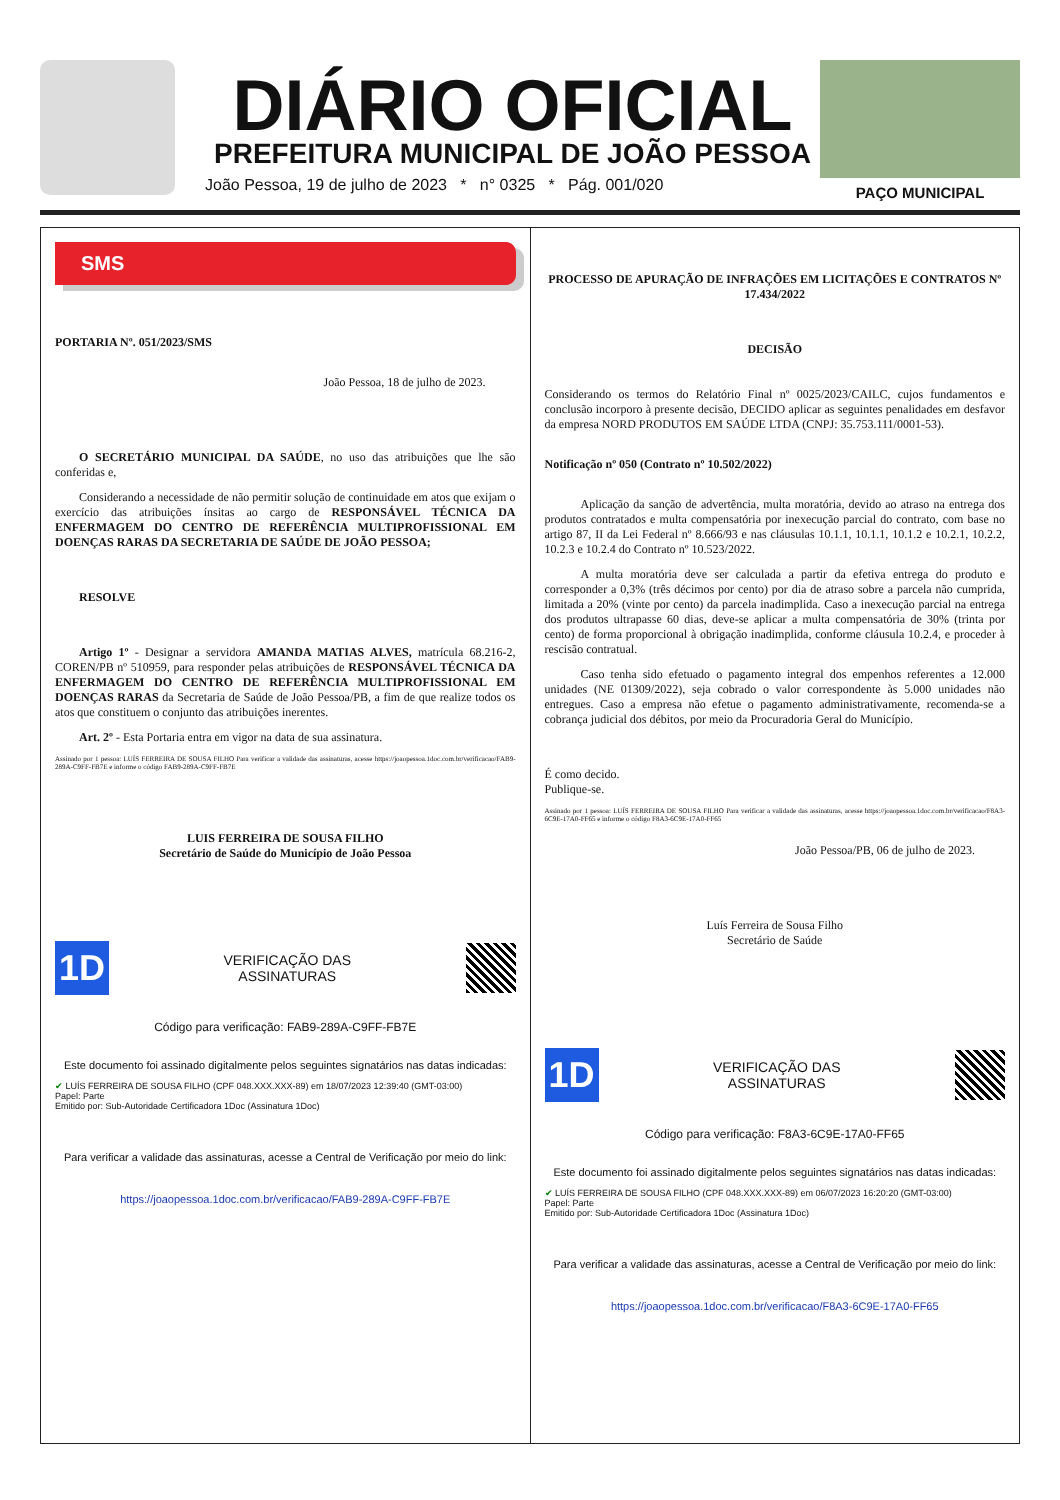DIÁRIO OFICIAL
PREFEITURA MUNICIPAL DE JOÃO PESSOA
João Pessoa, 19 de julho de 2023 * n° 0325 * Pág. 001/020
PAÇO MUNICIPAL
SMS
PORTARIA Nº. 051/2023/SMS
João Pessoa, 18 de julho de 2023.
  O SECRETÁRIO MUNICIPAL DA SAÚDE, no uso das atribuições que lhe são conferidas e,
  Considerando a necessidade de não permitir solução de continuidade em atos que exijam o exercício das atribuições ínsitas ao cargo de RESPONSÁVEL TÉCNICA DA ENFERMAGEM DO CENTRO DE REFERÊNCIA MULTIPROFISSIONAL EM DOENÇAS RARAS DA SECRETARIA DE SAÚDE DE JOÃO PESSOA;
  RESOLVE
  Artigo 1º - Designar a servidora AMANDA MATIAS ALVES, matrícula 68.216-2, COREN/PB nº 510959, para responder pelas atribuições de RESPONSÁVEL TÉCNICA DA ENFERMAGEM DO CENTRO DE REFERÊNCIA MULTIPROFISSIONAL EM DOENÇAS RARAS da Secretaria de Saúde de João Pessoa/PB, a fim de que realize todos os atos que constituem o conjunto das atribuições inerentes.
  Art. 2º - Esta Portaria entra em vigor na data de sua assinatura.
Assinado por 1 pessoa: LUÍS FERREIRA DE SOUSA FILHO Para verificar a validade das assinaturas, acesse https://joaopessoa.1doc.com.br/verificacao/FAB9-289A-C9FF-FB7E e informe o código FAB9-289A-C9FF-FB7E
LUIS FERREIRA DE SOUSA FILHO
Secretário de Saúde do Município de João Pessoa
1D
VERIFICAÇÃO DAS
ASSINATURAS
Código para verificação: FAB9-289A-C9FF-FB7E
Este documento foi assinado digitalmente pelos seguintes signatários nas datas indicadas:
✔ LUÍS FERREIRA DE SOUSA FILHO (CPF 048.XXX.XXX-89) em 18/07/2023 12:39:40 (GMT-03:00)
Papel: Parte
Emitido por: Sub-Autoridade Certificadora 1Doc (Assinatura 1Doc)
Para verificar a validade das assinaturas, acesse a Central de Verificação por meio do link:
https://joaopessoa.1doc.com.br/verificacao/FAB9-289A-C9FF-FB7E
PROCESSO DE APURAÇÃO DE INFRAÇÕES EM LICITAÇÕES E CONTRATOS Nº 17.434/2022
DECISÃO
Considerando os termos do Relatório Final nº 0025/2023/CAILC, cujos fundamentos e conclusão incorporo à presente decisão, DECIDO aplicar as seguintes penalidades em desfavor da empresa NORD PRODUTOS EM SAÚDE LTDA (CNPJ: 35.753.111/0001-53).
Notificação nº 050 (Contrato nº 10.502/2022)
   Aplicação da sanção de advertência, multa moratória, devido ao atraso na entrega dos produtos contratados e multa compensatória por inexecução parcial do contrato, com base no artigo 87, II da Lei Federal nº 8.666/93 e nas cláusulas 10.1.1, 10.1.1, 10.1.2 e 10.2.1, 10.2.2, 10.2.3 e 10.2.4 do Contrato nº 10.523/2022.
   A multa moratória deve ser calculada a partir da efetiva entrega do produto e corresponder a 0,3% (três décimos por cento) por dia de atraso sobre a parcela não cumprida, limitada a 20% (vinte por cento) da parcela inadimplida. Caso a inexecução parcial na entrega dos produtos ultrapasse 60 dias, deve-se aplicar a multa compensatória de 30% (trinta por cento) de forma proporcional à obrigação inadimplida, conforme cláusula 10.2.4, e proceder à rescisão contratual.
   Caso tenha sido efetuado o pagamento integral dos empenhos referentes a 12.000 unidades (NE 01309/2022), seja cobrado o valor correspondente às 5.000 unidades não entregues. Caso a empresa não efetue o pagamento administrativamente, recomenda-se a cobrança judicial dos débitos, por meio da Procuradoria Geral do Município.
É como decido.
Publique-se.
Assinado por 1 pessoa: LUÍS FERREIRA DE SOUSA FILHO Para verificar a validade das assinaturas, acesse https://joaopessoa.1doc.com.br/verificacao/F8A3-6C9E-17A0-FF65 e informe o código F8A3-6C9E-17A0-FF65
João Pessoa/PB, 06 de julho de 2023.
Luís Ferreira de Sousa Filho
Secretário de Saúde
1D
VERIFICAÇÃO DAS
ASSINATURAS
Código para verificação: F8A3-6C9E-17A0-FF65
Este documento foi assinado digitalmente pelos seguintes signatários nas datas indicadas:
✔ LUÍS FERREIRA DE SOUSA FILHO (CPF 048.XXX.XXX-89) em 06/07/2023 16:20:20 (GMT-03:00)
Papel: Parte
Emitido por: Sub-Autoridade Certificadora 1Doc (Assinatura 1Doc)
Para verificar a validade das assinaturas, acesse a Central de Verificação por meio do link:
https://joaopessoa.1doc.com.br/verificacao/F8A3-6C9E-17A0-FF65